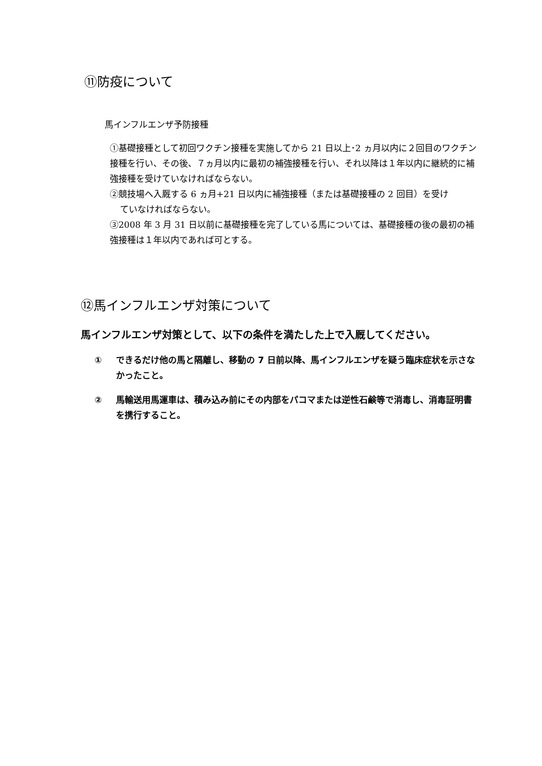⑪防疫について
馬インフルエンザ予防接種
①基礎接種として初回ワクチン接種を実施してから 21 日以上･2 ヵ月以内に２回目のワクチン接種を行い、その後、７ヵ月以内に最初の補強接種を行い、それ以降は１年以内に継続的に補強接種を受けていなければならない。
②競技場へ入厩する 6 ヵ月+21 日以内に補強接種（または基礎接種の 2 回目）を受け
ていなければならない。
③2008 年 3 月 31 日以前に基礎接種を完了している馬については、基礎接種の後の最初の補強接種は１年以内であれば可とする。
⑫馬インフルエンザ対策について
馬インフルエンザ対策として、以下の条件を満たした上で入厩してください。
① できるだけ他の馬と隔離し、移動の 7 日前以降、馬インフルエンザを疑う臨床症状を示さなかったこと。
② 馬輸送用馬運車は、積み込み前にその内部をパコマまたは逆性石鹸等で消毒し、消毒証明書を携行すること。